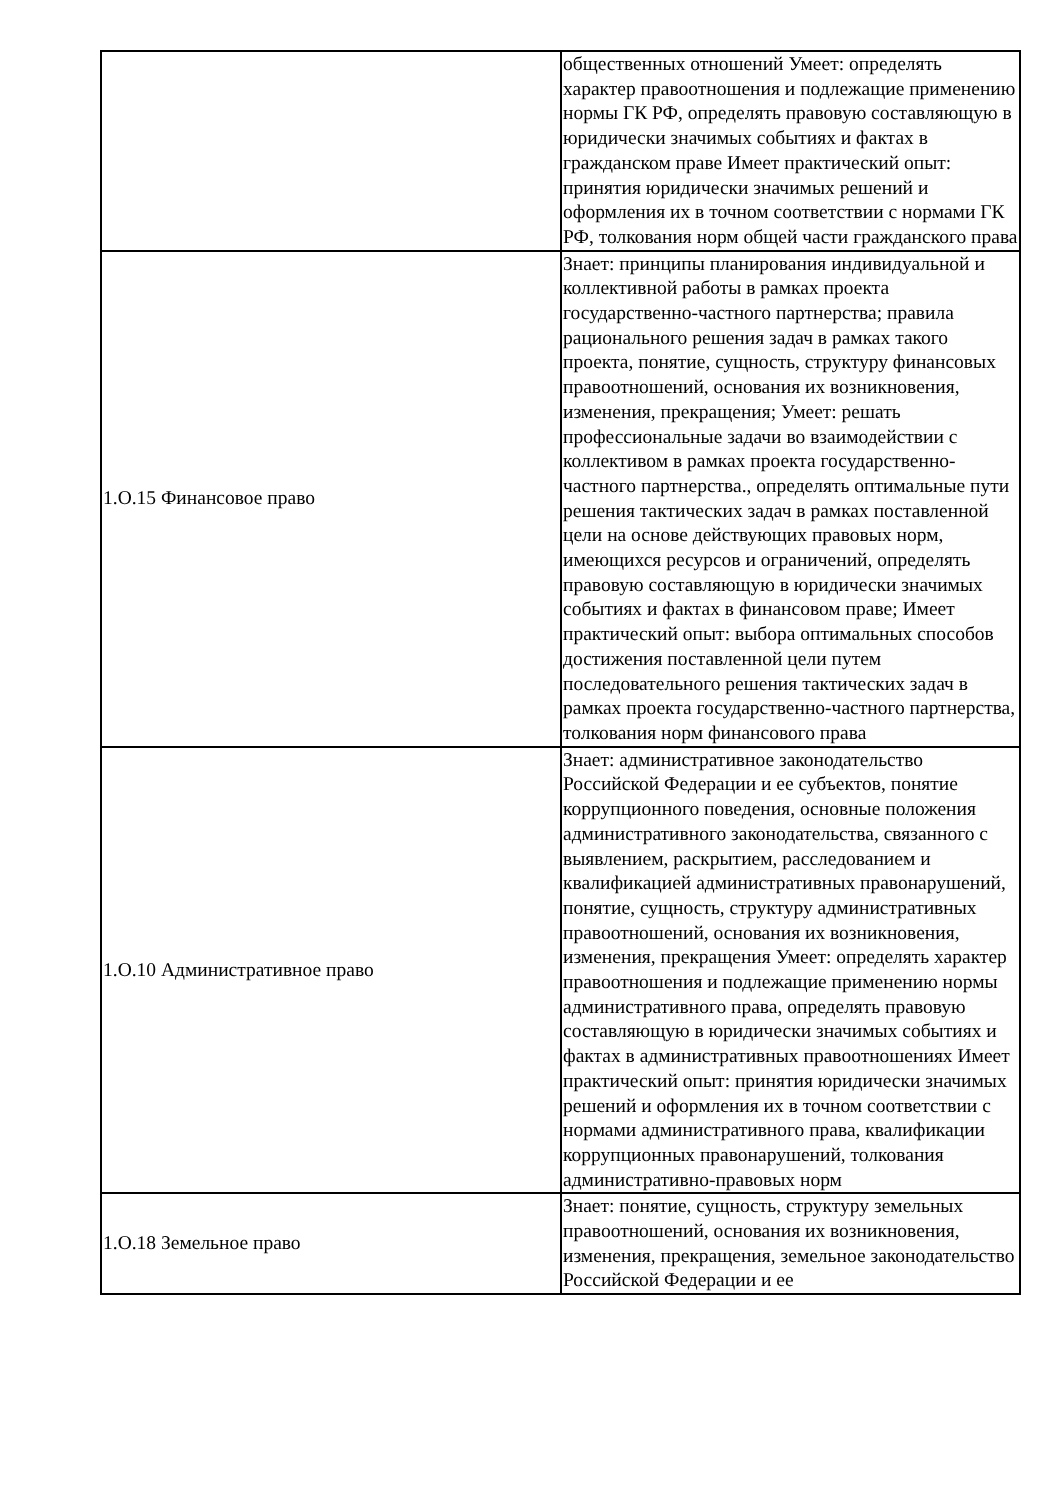| | общественных отношений Умеет: определять характер правоотношения и подлежащие применению нормы ГК РФ, определять правовую составляющую в юридически значимых событиях и фактах в гражданском праве Имеет практический опыт: принятия юридически значимых решений и оформления их в точном соответствии с нормами ГК РФ, толкования норм общей части гражданского права |
| 1.О.15 Финансовое право | Знает: принципы планирования индивидуальной и коллективной работы в рамках проекта государственно-частного партнерства; правила рационального решения задач в рамках такого проекта, понятие, сущность, структуру финансовых правоотношений, основания их возникновения, изменения, прекращения; Умеет: решать профессиональные задачи во взаимодействии с коллективом в рамках проекта государственно-частного партнерства., определять оптимальные пути решения тактических задач в рамках поставленной цели на основе действующих правовых норм, имеющихся ресурсов и ограничений, определять правовую составляющую в юридически значимых событиях и фактах в финансовом праве; Имеет практический опыт: выбора оптимальных способов достижения поставленной цели путем последовательного решения тактических задач в рамках проекта государственно-частного партнерства, толкования норм финансового права |
| 1.О.10 Административное право | Знает: административное законодательство Российской Федерации и ее субъектов, понятие коррупционного поведения, основные положения административного законодательства, связанного с выявлением, раскрытием, расследованием и квалификацией административных правонарушений, понятие, сущность, структуру административных правоотношений, основания их возникновения, изменения, прекращения Умеет: определять характер правоотношения и подлежащие применению нормы административного права, определять правовую составляющую в юридически значимых событиях и фактах в административных правоотношениях Имеет практический опыт: принятия юридически значимых решений и оформления их в точном соответствии с нормами административного права, квалификации коррупционных правонарушений, толкования административно-правовых норм |
| 1.О.18 Земельное право | Знает: понятие, сущность, структуру земельных правоотношений, основания их возникновения, изменения, прекращения, земельное законодательство Российской Федерации и ее |